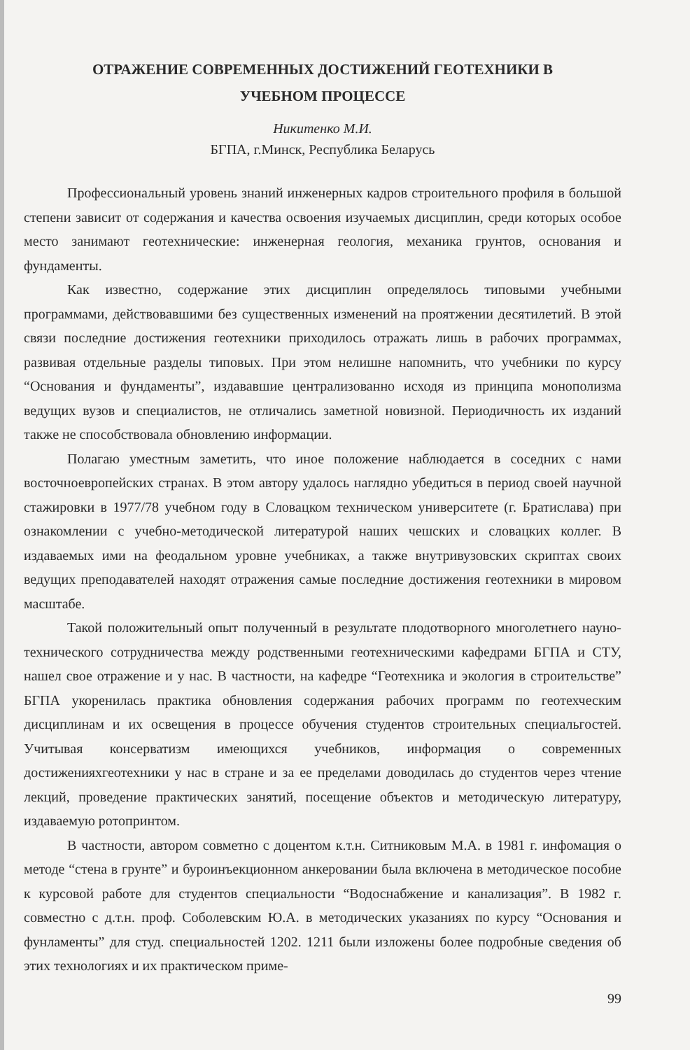ОТРАЖЕНИЕ СОВРЕМЕННЫХ ДОСТИЖЕНИЙ ГЕОТЕХНИКИ В
УЧЕБНОМ ПРОЦЕССЕ
Никитенко М.И.
БГПА, г.Минск, Республика Беларусь
Профессиональный уровень знаний инженерных кадров строительного профиля в большой степени зависит от содержания и качества освоения изучаемых дисциплин, среди которых особое место занимают геотехнические: инженерная геология, механика грунтов, основания и фундаменты.
Как известно, содержание этих дисциплин определялось типовыми учебными программами, действовавшими без существенных изменений на проятжении десятилетий. В этой связи последние достижения геотехники приходилось отражать лишь в рабочих программах, развивая отдельные разделы типовых. При этом нелишне напомнить, что учебники по курсу “Основания и фундаменты”, издававшие централизованно исходя из принципа монополизма ведущих вузов и специалистов, не отличались заметной новизной. Периодичность их изданий также не способствовала обновлению информации.
Полагаю уместным заметить, что иное положение наблюдается в соседних с нами восточноевропейских странах. В этом автору удалось наглядно убедиться в период своей научной стажировки в 1977/78 учебном году в Словацком техническом университете (г. Братислава) при ознакомлении с учебно-методической литературой наших чешских и словацких коллег. В издаваемых ими на феодальном уровне учебниках, а также внутривузовских скриптах своих ведущих преподавателей находят отражения самые последние достижения геотехники в мировом масштабе.
Такой положительный опыт полученный в результате плодотворного многолетнего науно-технического сотрудничества между родственными геотехническими кафедрами БГПА и СТУ, нашел свое отражение и у нас. В частности, на кафедре “Геотехника и экология в строительстве” БГПА укоренилась практика обновления содержания рабочих программ по геотехческим дисциплинам и их освещения в процессе обучения студентов строительных специальгостей. Учитывая консерватизм имеющихся учебников, информация о современных достиженияхгеотехники у нас в стране и за ее пределами доводилась до студентов через чтение лекций, проведение практических занятий, посещение объектов и методическую литературу, издаваемую ротопринтом.
В частности, автором совметно с доцентом к.т.н. Ситниковым М.А. в 1981 г. инфомация о методе “стена в грунте” и буроинъекционном анкеровании была включена в методическое пособие к курсовой работе для студентов специальности “Водоснабжение и канализация”. В 1982 г. совместно с д.т.н. проф. Соболевским Ю.А. в методических указаниях по курсу “Основания и фунламенты” для студ. специальностей 1202. 1211 были изложены более подробные сведения об этих технологиях и их практическом приме-
99